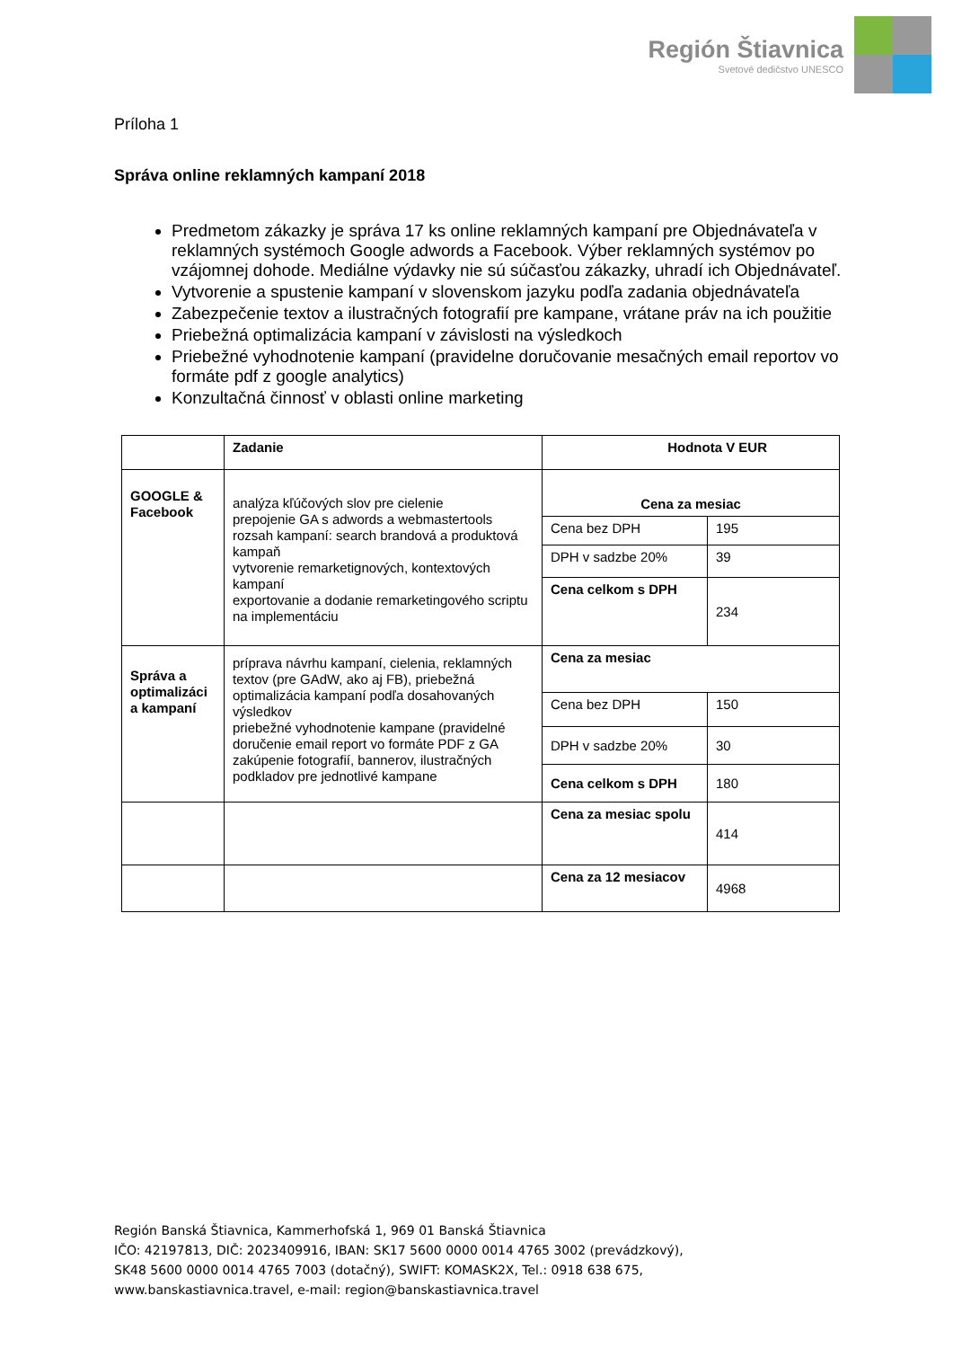Región Štiavnica
Svetové dedičstvo UNESCO
Príloha 1
Správa online reklamných kampaní 2018
Predmetom zákazky je správa 17 ks online reklamných kampaní pre Objednávateľa v reklamných systémoch Google adwords a Facebook. Výber reklamných systémov po vzájomnej dohode. Mediálne výdavky nie sú súčasťou zákazky, uhradí ich Objednávateľ.
Vytvorenie a spustenie kampaní v slovenskom jazyku podľa zadania objednávateľa
Zabezpečenie textov a ilustračných fotografií pre kampane, vrátane práv na ich použitie
Priebežná optimalizácia kampaní v závislosti na výsledkoch
Priebežné vyhodnotenie kampaní (pravidelne doručovanie mesačných email reportov vo formáte pdf z google analytics)
Konzultačná činnosť v oblasti online marketing
| | Zadanie | Hodnota V EUR | |
| GOOGLE & Facebook | analýza kľúčových slov pre cielenie prepojenie GA s adwords a webmastertools rozsah kampaní: search brandová a produktová kampaň vytvorenie remarketignových, kontextových kampaní exportovanie a dodanie remarketingového scriptu na implementáciu | Cena za mesiac | |
| | | Cena bez DPH | 195 |
| | | DPH v sadzbe 20% | 39 |
| | | Cena celkom s DPH | 234 |
| Správa a optimalizáci a kampaní | príprava návrhu kampaní, cielenia, reklamných textov (pre GAdW, ako aj FB), priebežná optimalizácia kampaní podľa dosahovaných výsledkov priebežné vyhodnotenie kampane (pravidelné doručenie email report vo formáte PDF z GA zakúpenie fotografií, bannerov, ilustračných podkladov pre jednotlivé kampane | Cena za mesiac | |
| | | Cena bez DPH | 150 |
| | | DPH v sadzbe 20% | 30 |
| | | Cena celkom s DPH | 180 |
| | | Cena za mesiac spolu | 414 |
| | | Cena za 12 mesiacov | 4968 |
Región Banská Štiavnica, Kammerhofská 1, 969 01 Banská Štiavnica
IČO: 42197813, DIČ: 2023409916, IBAN: SK17 5600 0000 0014 4765 3002 (prevádzkový),
SK48 5600 0000 0014 4765 7003 (dotačný), SWIFT: KOMASK2X, Tel.: 0918 638 675,
www.banskastiavnica.travel, e-mail: region@banskastiavnica.travel